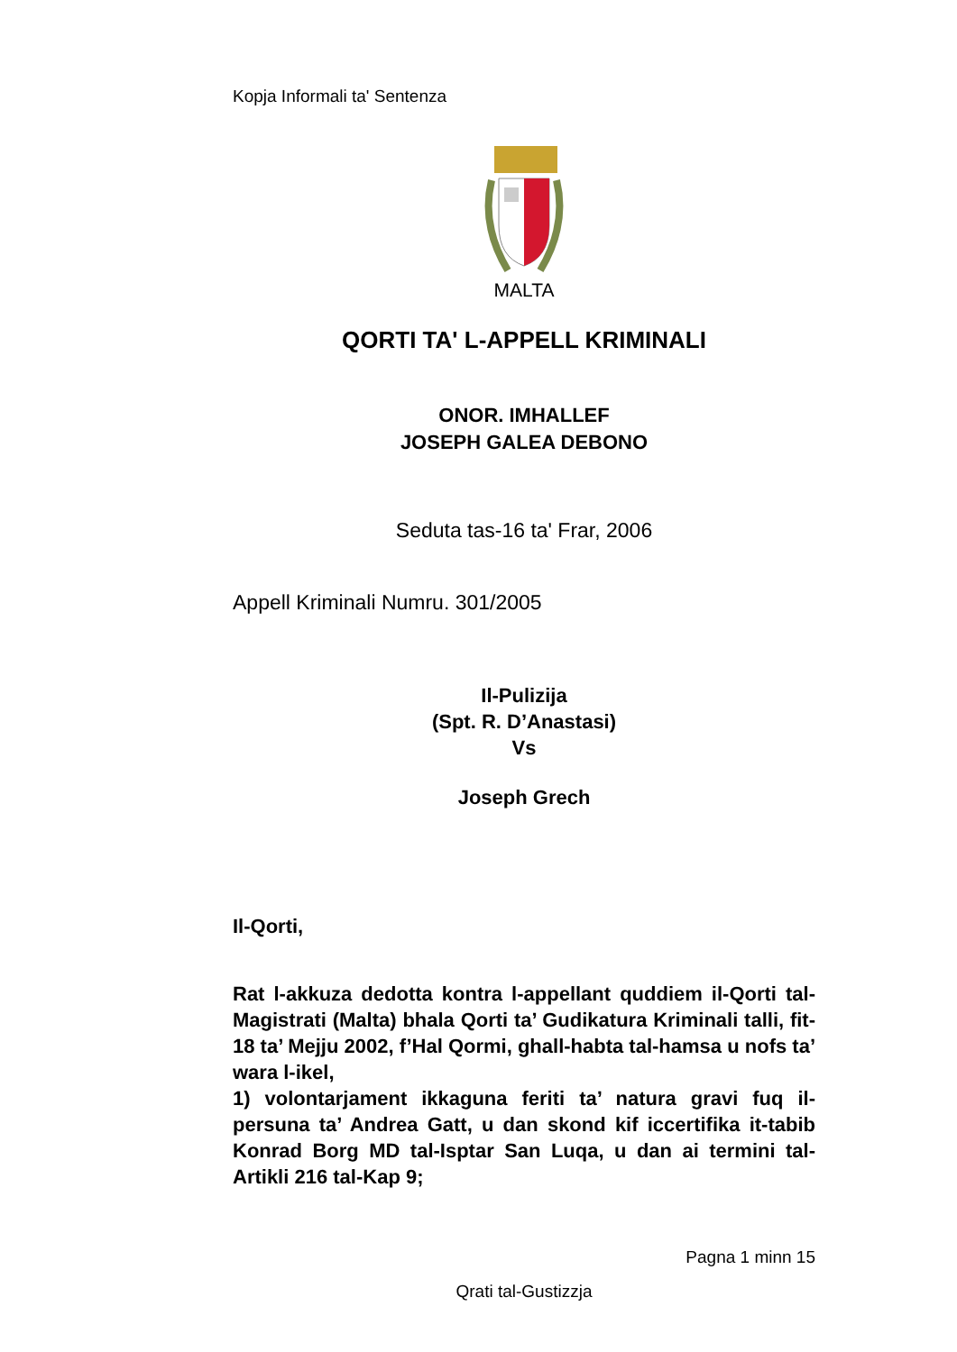Kopja Informali ta' Sentenza
MALTA
QORTI TA' L-APPELL KRIMINALI
ONOR. IMHALLEF
JOSEPH GALEA DEBONO
Seduta tas-16 ta' Frar, 2006
Appell Kriminali Numru. 301/2005
Il-Pulizija
(Spt. R. D’Anastasi)
Vs
Joseph Grech
Il-Qorti,
Rat l-akkuza dedotta kontra l-appellant quddiem il-Qorti tal-Magistrati (Malta) bhala Qorti ta’ Gudikatura Kriminali talli, fit-18 ta’ Mejju 2002, f’Hal Qormi, ghall-habta tal-hamsa u nofs ta’ wara l-ikel,
1) volontarjament ikkaguna feriti ta’ natura gravi fuq il-persuna ta’ Andrea Gatt, u dan skond kif iccertifika it-tabib Konrad Borg MD tal-Isptar San Luqa, u dan ai termini tal-Artikli 216 tal-Kap 9;
Pagna 1 minn 15
Qrati tal-Gustizzja